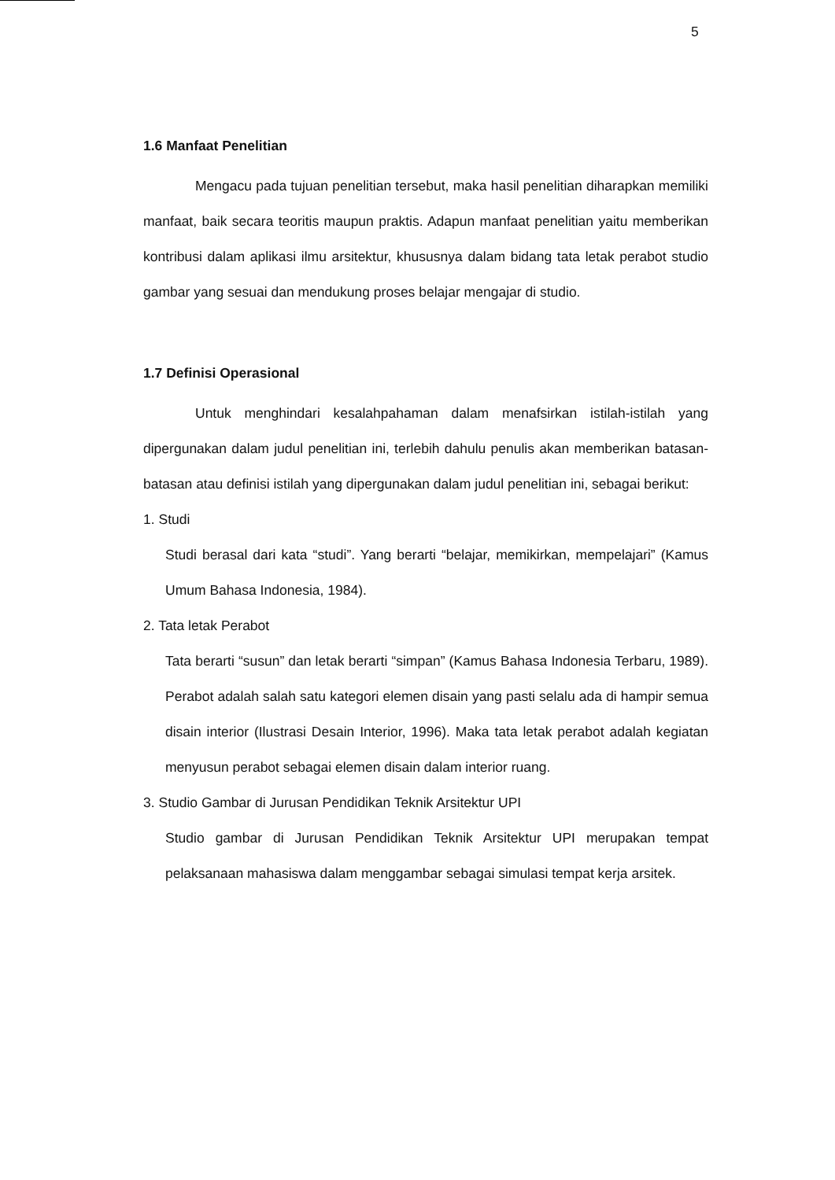5
1.6 Manfaat Penelitian
Mengacu pada tujuan penelitian tersebut, maka hasil penelitian diharapkan memiliki manfaat, baik secara teoritis maupun praktis. Adapun manfaat penelitian yaitu memberikan kontribusi dalam aplikasi ilmu arsitektur, khususnya dalam bidang tata letak perabot studio gambar yang sesuai dan mendukung proses belajar mengajar di studio.
1.7 Definisi Operasional
Untuk menghindari kesalahpahaman dalam menafsirkan istilah-istilah yang dipergunakan dalam judul penelitian ini, terlebih dahulu penulis akan memberikan batasan-batasan atau definisi istilah yang dipergunakan dalam judul penelitian ini, sebagai berikut:
1. Studi
Studi berasal dari kata “studi”. Yang berarti “belajar, memikirkan, mempelajari” (Kamus Umum Bahasa Indonesia, 1984).
2. Tata letak Perabot
Tata berarti “susun” dan letak berarti “simpan” (Kamus Bahasa Indonesia Terbaru, 1989). Perabot adalah salah satu kategori elemen disain yang pasti selalu ada di hampir semua disain interior (Ilustrasi Desain Interior, 1996). Maka tata letak perabot adalah kegiatan menyusun perabot sebagai elemen disain dalam interior ruang.
3. Studio Gambar di Jurusan Pendidikan Teknik Arsitektur UPI
Studio gambar di Jurusan Pendidikan Teknik Arsitektur UPI merupakan tempat pelaksanaan mahasiswa dalam menggambar sebagai simulasi tempat kerja arsitek.